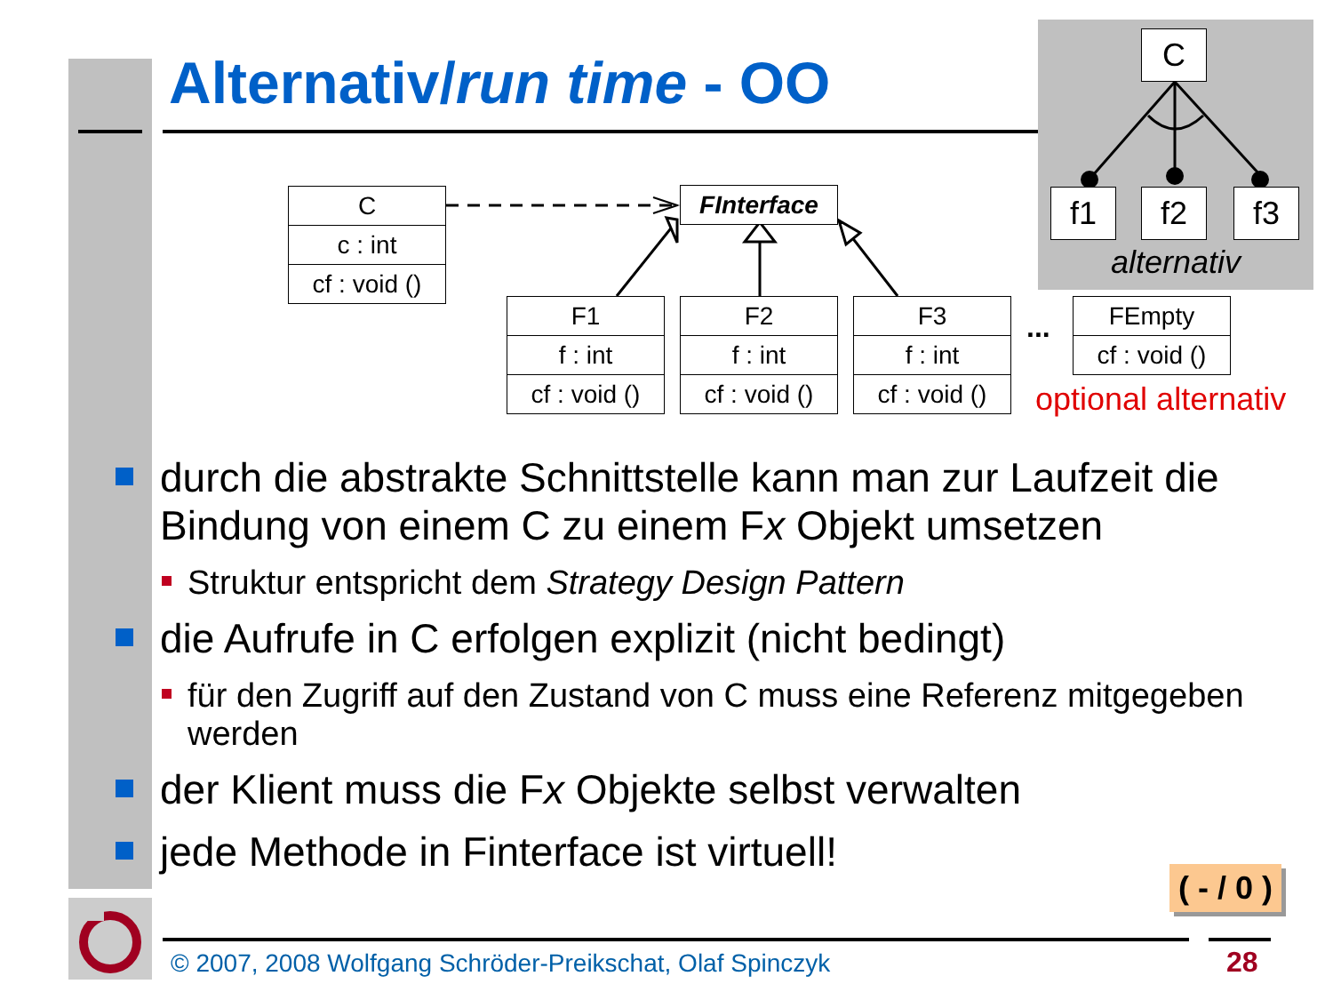Alternativ/run time - OO
C
f1 f2 f3
alternativ
C
c : int
cf : void ()
FInterface
F1
f : int
cf : void ()
F2
f : int
cf : void ()
F3
f : int
cf : void ()
...
FEmpty
cf : void ()
optional alternativ
durch die abstrakte Schnittstelle kann man zur Laufzeit die Bindung von einem C zu einem Fx Objekt umsetzen
Struktur entspricht dem Strategy Design Pattern
die Aufrufe in C erfolgen explizit (nicht bedingt)
für den Zugriff auf den Zustand von C muss eine Referenz mitgegeben werden
der Klient muss die Fx Objekte selbst verwalten
jede Methode in Finterface ist virtuell!
( - / 0 )
© 2007, 2008 Wolfgang Schröder-Preikschat, Olaf Spinczyk
28